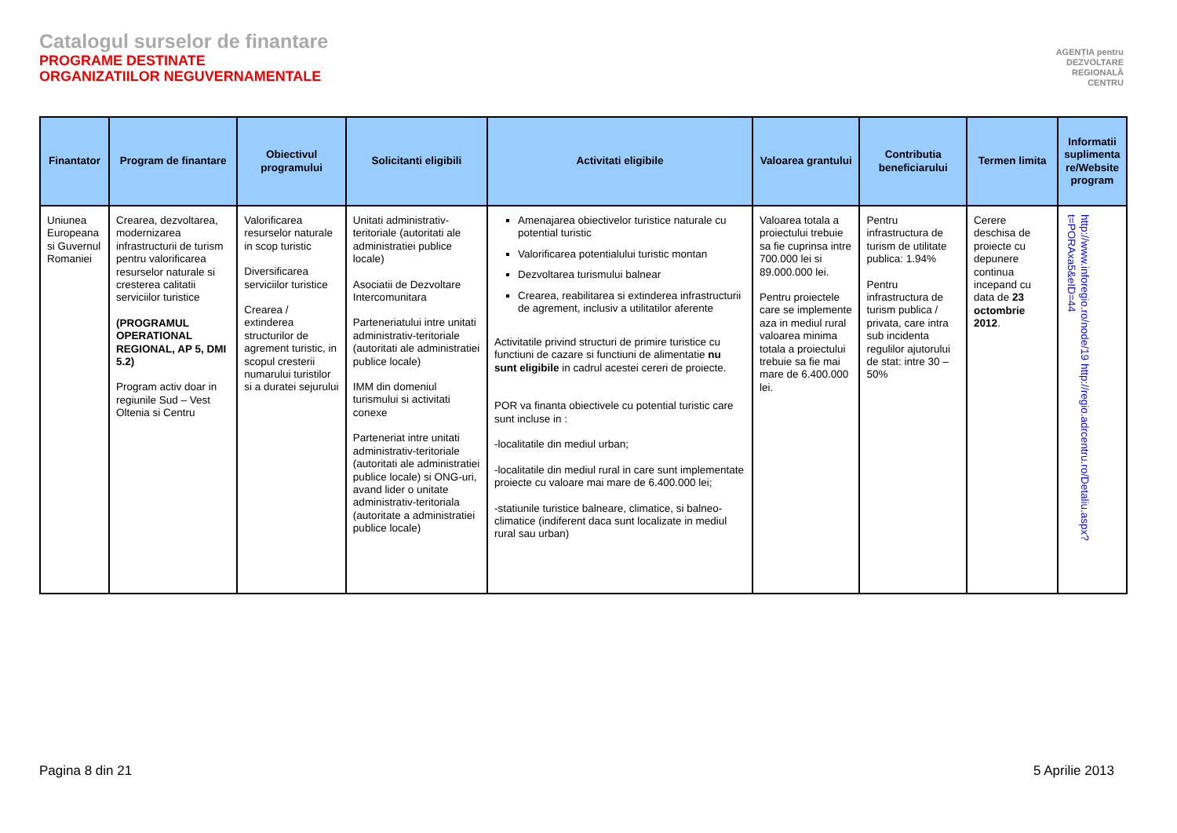Catalogul surselor de finantare
PROGRAME DESTINATE
ORGANIZATIILOR NEGUVERNAMENTALE
AGENȚIA pentru
DEZVOLTARE
REGIONALĂ
CENTRU
| Finantator | Program de finantare | Obiectivul programului | Solicitanti eligibili | Activitati eligibile | Valoarea grantului | Contributia beneficiarului | Termen limita | Informatii suplimenta re/Website program |
| --- | --- | --- | --- | --- | --- | --- | --- | --- |
| Uniunea Europeana si Guvernul Romaniei | Crearea, dezvoltarea, modernizarea infrastructurii de turism pentru valorificarea resurselor naturale si cresterea calitatii serviciilor turistice (PROGRAMUL OPERATIONAL REGIONAL, AP 5, DMI 5.2) Program activ doar in regiunile Sud – Vest Oltenia si Centru | Valorificarea resurselor naturale in scop turistic Diversificarea serviciilor turistice Crearea / extinderea structurilor de agrement turistic, in scopul cresterii numarului turistilor si a duratei sejurului | Unitati administrativ-teritoriale (autoritati ale administratiei publice locale) Asociatii de Dezvoltare Intercomunitara Parteneriatului intre unitati administrativ-teritoriale (autoritati ale administratiei publice locale) IMM din domeniul turismului si activitati conexe Parteneriat intre unitati administrativ-teritoriale (autoritati ale administratiei publice locale) si ONG-uri, avand lider o unitate administrativ-teritoriala (autoritate a administratiei publice locale) | Amenajarea obiectivelor turistice naturale cu potential turistic Valorificarea potentialului turistic montan Dezvoltarea turismului balnear Crearea, reabilitarea si extinderea infrastructurii de agrement, inclusiv a utilitatilor aferente Activitatile privind structuri de primire turistice cu functiuni de cazare si functiuni de alimentatie nu sunt eligibile in cadrul acestei cereri de proiecte. POR va finanta obiectivele cu potential turistic care sunt incluse in : -localitatile din mediul urban; -localitatile din mediul rural in care sunt implementate proiecte cu valoare mai mare de 6.400.000 lei; -statiunile turistice balneare, climatice, si balneo-climatice (indiferent daca sunt localizate in mediul rural sau urban) | Valoarea totala a proiectului trebuie sa fie cuprinsa intre 700.000 lei si 89.000.000 lei. Pentru proiectele care se implemente aza in mediul rural valoarea minima totala a proiectului trebuie sa fie mai mare de 6.400.000 lei. | Pentru infrastructura de turism de utilitate publica: 1.94% Pentru infrastructura de turism publica / privata, care intra sub incidenta regulilor ajutorului de stat: intre 30 – 50% | Cerere deschisa de proiecte cu depunere continua incepand cu data de 23 octombrie 2012 . | http://www.inforegio.ro/node/19 http://regio.adrcentru.ro/Detaliu.aspx?t=PORAxa5&eID=44 |
Pagina 8 din 21 5 Aprilie 2013